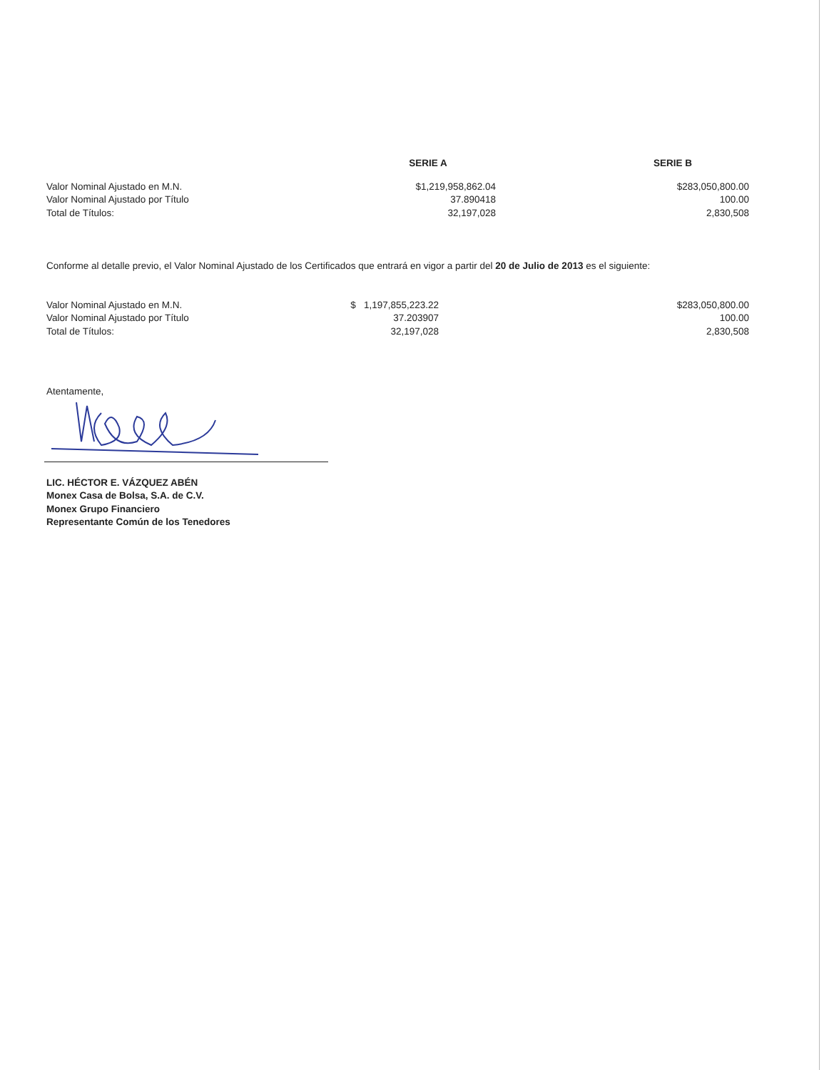| | SERIE A | SERIE B |
| --- | --- | --- |
| Valor Nominal Ajustado en M.N. | $1,219,958,862.04 | $283,050,800.00 |
| Valor Nominal Ajustado por Título | 37.890418 | 100.00 |
| Total de Títulos: | 32,197,028 | 2,830,508 |
Conforme al detalle previo, el Valor Nominal Ajustado de los Certificados que entrará en vigor a partir del 20 de Julio de 2013 es el siguiente:
| Valor Nominal Ajustado en M.N. | $ 1,197,855,223.22 | $283,050,800.00 |
| Valor Nominal Ajustado por Título | 37.203907 | 100.00 |
| Total de Títulos: | 32,197,028 | 2,830,508 |
Atentamente,
LIC. HÉCTOR E. VÁZQUEZ ABÉN
Monex Casa de Bolsa, S.A. de C.V.
Monex Grupo Financiero
Representante Común de los Tenedores